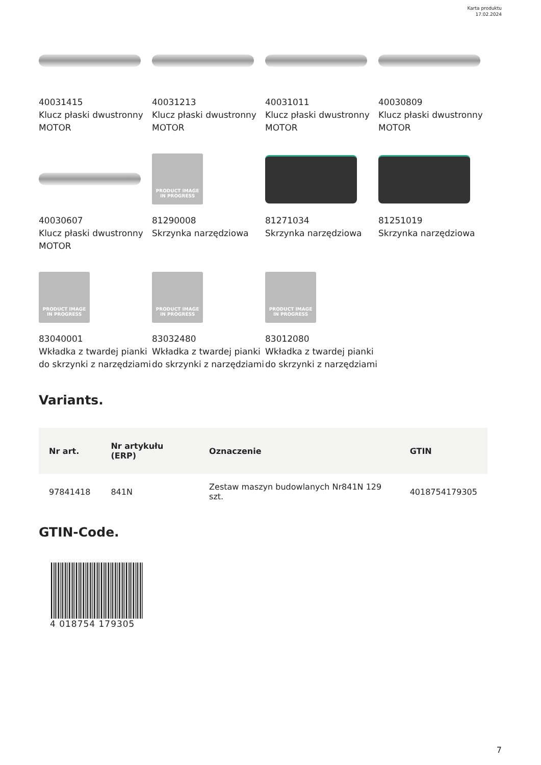Karta produktu
17.02.2024
40031415
Klucz płaski dwustronny MOTOR
40031213
Klucz płaski dwustronny MOTOR
40031011
Klucz płaski dwustronny MOTOR
40030809
Klucz płaski dwustronny MOTOR
40030607
Klucz płaski dwustronny MOTOR
PRODUCT IMAGE
IN PROGRESS
81290008
Skrzynka narzędziowa
81271034
Skrzynka narzędziowa
81251019
Skrzynka narzędziowa
PRODUCT IMAGE
IN PROGRESS
83040001
Wkładka z twardej pianki do skrzynki z narzędziami
PRODUCT IMAGE
IN PROGRESS
83032480
Wkładka z twardej pianki do skrzynki z narzędziami
PRODUCT IMAGE
IN PROGRESS
83012080
Wkładka z twardej pianki do skrzynki z narzędziami
Variants.
| Nr art. | Nr artykułu (ERP) | Oznaczenie | GTIN |
| --- | --- | --- | --- |
| 97841418 | 841N | Zestaw maszyn budowlanych Nr841N 129 szt. | 4018754179305 |
GTIN-Code.
4 018754 179305
7